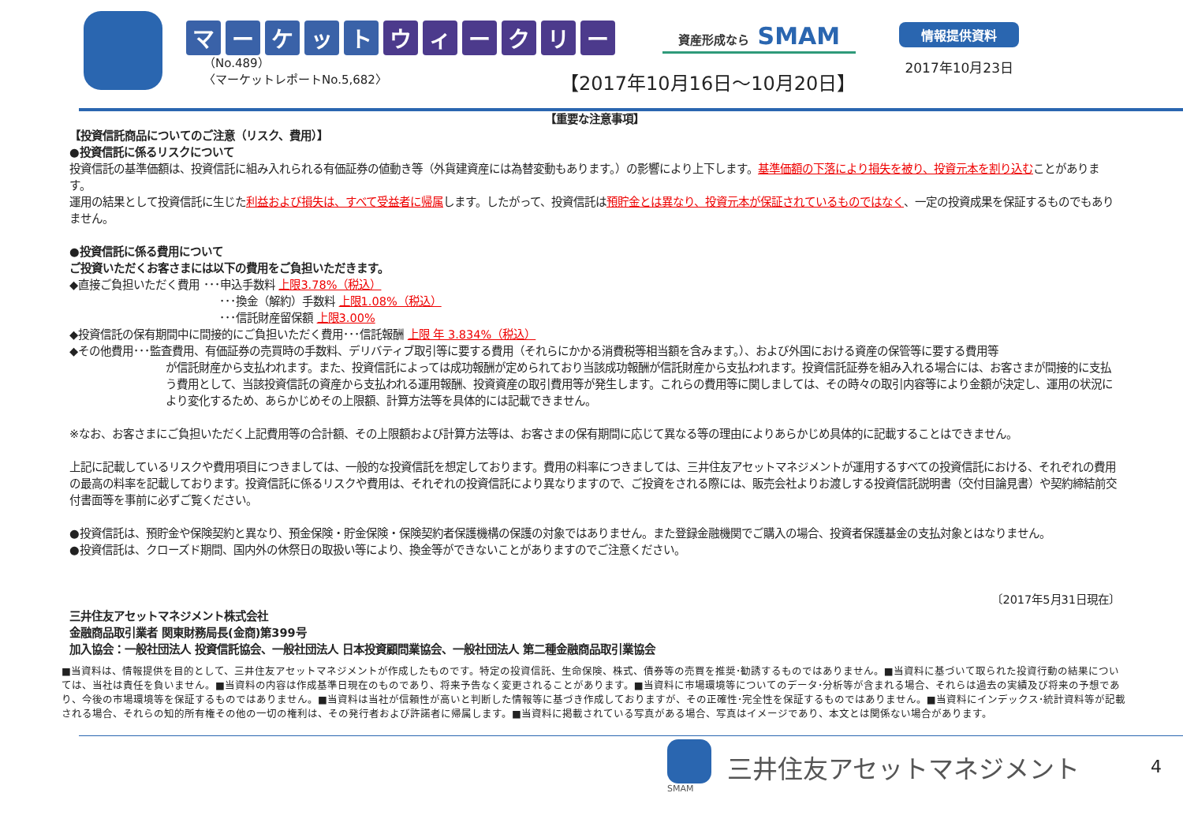マーケット ウィークリー
（No.489）
〈マーケットレポートNo.5,682〉
資産形成なら SMAM
【2017年10月16日～10月20日】
情報提供資料
2017年10月23日
【重要な注意事項】
【投資信託商品についてのご注意（リスク、費用）】
●投資信託に係るリスクについて
投資信託の基準価額は、投資信託に組み入れられる有価証券の値動き等（外貨建資産には為替変動もあります。）の影響により上下します。基準価額の下落により損失を被り、投資元本を割り込むことがあります。
運用の結果として投資信託に生じた利益および損失は、すべて受益者に帰属します。したがって、投資信託は預貯金とは異なり、投資元本が保証されているものではなく、一定の投資成果を保証するものでもありません。
●投資信託に係る費用について
ご投資いただくお客さまには以下の費用をご負担いただきます。
◆直接ご負担いただく費用 ･･･申込手数料 上限3.78%（税込）
･･･換金（解約）手数料 上限1.08%（税込）
･･･信託財産留保額 上限3.00%
◆投資信託の保有期間中に間接的にご負担いただく費用･･･信託報酬 上限 年 3.834%（税込）
◆その他費用･･･監査費用、有価証券の売買時の手数料、デリバティブ取引等に要する費用（それらにかかる消費税等相当額を含みます。）、および外国における資産の保管等に要する費用等
が信託財産から支払われます。また、投資信託によっては成功報酬が定められており当該成功報酬が信託財産から支払われます。投資信託証券を組み入れる場合には、お客さまが間接的に支払う費用として、当該投資信託の資産から支払われる運用報酬、投資資産の取引費用等が発生します。これらの費用等に関しましては、その時々の取引内容等により金額が決定し、運用の状況により変化するため、あらかじめその上限額、計算方法等を具体的には記載できません。
※なお、お客さまにご負担いただく上記費用等の合計額、その上限額および計算方法等は、お客さまの保有期間に応じて異なる等の理由によりあらかじめ具体的に記載することはできません。
上記に記載しているリスクや費用項目につきましては、一般的な投資信託を想定しております。費用の料率につきましては、三井住友アセットマネジメントが運用するすべての投資信託における、それぞれの費用の最高の料率を記載しております。投資信託に係るリスクや費用は、それぞれの投資信託により異なりますので、ご投資をされる際には、販売会社よりお渡しする投資信託説明書（交付目論見書）や契約締結前交付書面等を事前に必ずご覧ください。
●投資信託は、預貯金や保険契約と異なり、預金保険・貯金保険・保険契約者保護機構の保護の対象ではありません。また登録金融機関でご購入の場合、投資者保護基金の支払対象とはなりません。
●投資信託は、クローズド期間、国内外の休祭日の取扱い等により、換金等ができないことがありますのでご注意ください。
〔2017年5月31日現在〕
三井住友アセットマネジメント株式会社
金融商品取引業者 関東財務局長(金商)第399号
加入協会：一般社団法人 投資信託協会、一般社団法人 日本投資顧問業協会、一般社団法人 第二種金融商品取引業協会
■当資料は、情報提供を目的として、三井住友アセットマネジメントが作成したものです。特定の投資信託、生命保険、株式、債券等の売買を推奨･勧誘するものではありません。■当資料に基づいて取られた投資行動の結果については、当社は責任を負いません。■当資料の内容は作成基準日現在のものであり、将来予告なく変更されることがあります。■当資料に市場環境等についてのデータ･分析等が含まれる場合、それらは過去の実績及び将来の予想であり、今後の市場環境等を保証するものではありません。■当資料は当社が信頼性が高いと判断した情報等に基づき作成しておりますが、その正確性･完全性を保証するものではありません。■当資料にインデックス･統計資料等が記載される場合、それらの知的所有権その他の一切の権利は、その発行者および許諾者に帰属します。■当資料に掲載されている写真がある場合、写真はイメージであり、本文とは関係ない場合があります。
SMAM
三井住友アセットマネジメント
4